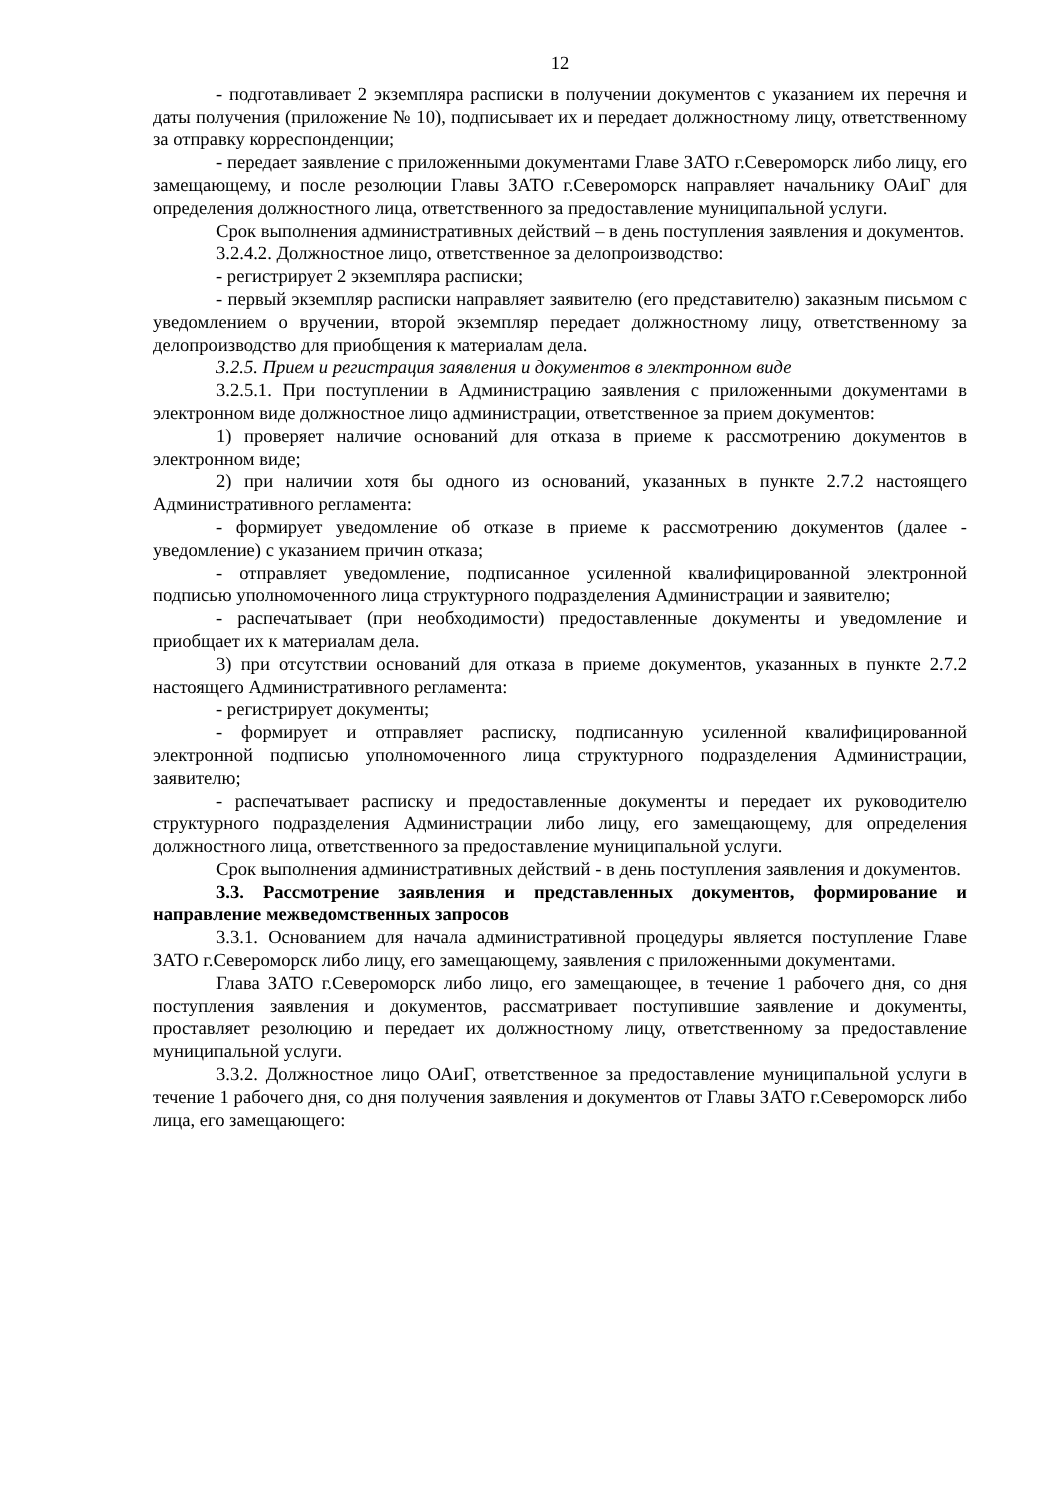12
- подготавливает 2 экземпляра расписки в получении документов с указанием их перечня и даты получения (приложение № 10), подписывает их и передает должностному лицу, ответственному за отправку корреспонденции;
- передает заявление с приложенными документами Главе ЗАТО г.Североморск либо лицу, его замещающему, и после резолюции Главы ЗАТО г.Североморск направляет начальнику ОАиГ для определения должностного лица, ответственного за предоставление муниципальной услуги.
Срок выполнения административных действий – в день поступления заявления и документов.
3.2.4.2. Должностное лицо, ответственное за делопроизводство:
- регистрирует 2 экземпляра расписки;
- первый экземпляр расписки направляет заявителю (его представителю) заказным письмом с уведомлением о вручении, второй экземпляр передает должностному лицу, ответственному за делопроизводство для приобщения к материалам дела.
3.2.5. Прием и регистрация заявления и документов в электронном виде
3.2.5.1. При поступлении в Администрацию заявления с приложенными документами в электронном виде должностное лицо администрации, ответственное за прием документов:
1) проверяет наличие оснований для отказа в приеме к рассмотрению документов в электронном виде;
2) при наличии хотя бы одного из оснований, указанных в пункте 2.7.2 настоящего Административного регламента:
- формирует уведомление об отказе в приеме к рассмотрению документов (далее - уведомление) с указанием причин отказа;
- отправляет уведомление, подписанное усиленной квалифицированной электронной подписью уполномоченного лица структурного подразделения Администрации и заявителю;
- распечатывает (при необходимости) предоставленные документы и уведомление и приобщает их к материалам дела.
3) при отсутствии оснований для отказа в приеме документов, указанных в пункте 2.7.2 настоящего Административного регламента:
- регистрирует документы;
- формирует и отправляет расписку, подписанную усиленной квалифицированной электронной подписью уполномоченного лица структурного подразделения Администрации, заявителю;
- распечатывает расписку и предоставленные документы и передает их руководителю структурного подразделения Администрации либо лицу, его замещающему, для определения должностного лица, ответственного за предоставление муниципальной услуги.
Срок выполнения административных действий - в день поступления заявления и документов.
3.3. Рассмотрение заявления и представленных документов, формирование и направление межведомственных запросов
3.3.1. Основанием для начала административной процедуры является поступление Главе ЗАТО г.Североморск либо лицу, его замещающему, заявления с приложенными документами.
Глава ЗАТО г.Североморск либо лицо, его замещающее, в течение 1 рабочего дня, со дня поступления заявления и документов, рассматривает поступившие заявление и документы, проставляет резолюцию и передает их должностному лицу, ответственному за предоставление муниципальной услуги.
3.3.2. Должностное лицо ОАиГ, ответственное за предоставление муниципальной услуги в течение 1 рабочего дня, со дня получения заявления и документов от Главы ЗАТО г.Североморск либо лица, его замещающего: